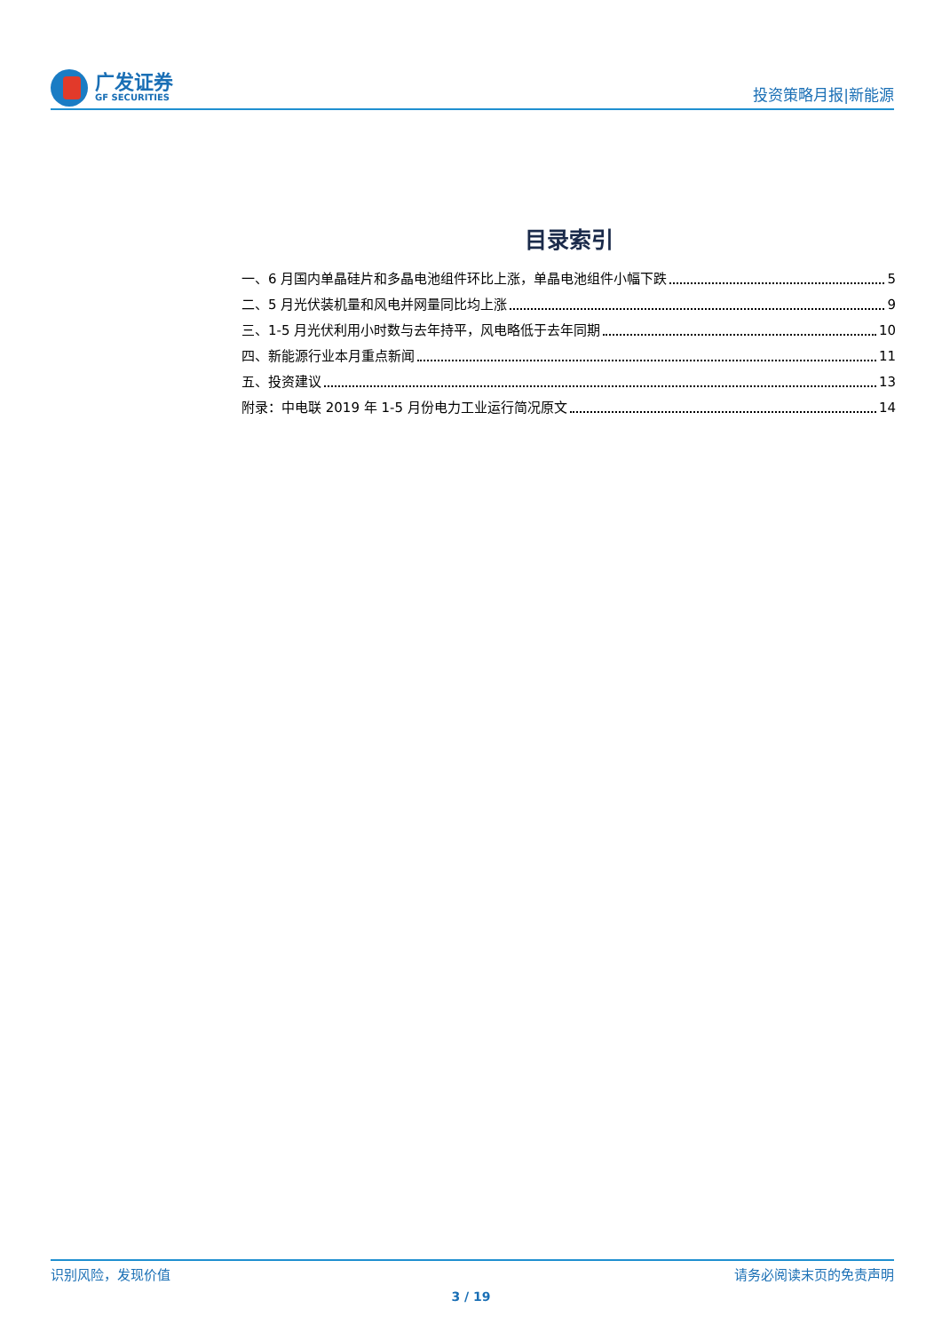广发证券
GF SECURITIES
投资策略月报|新能源
目录索引
一、6 月国内单晶硅片和多晶电池组件环比上涨，单晶电池组件小幅下跌 5
二、5 月光伏装机量和风电并网量同比均上涨 9
三、1-5 月光伏利用小时数与去年持平，风电略低于去年同期 10
四、新能源行业本月重点新闻 11
五、投资建议 13
附录：中电联 2019 年 1-5 月份电力工业运行简况原文 14
识别风险，发现价值 请务必阅读末页的免责声明
3 / 19